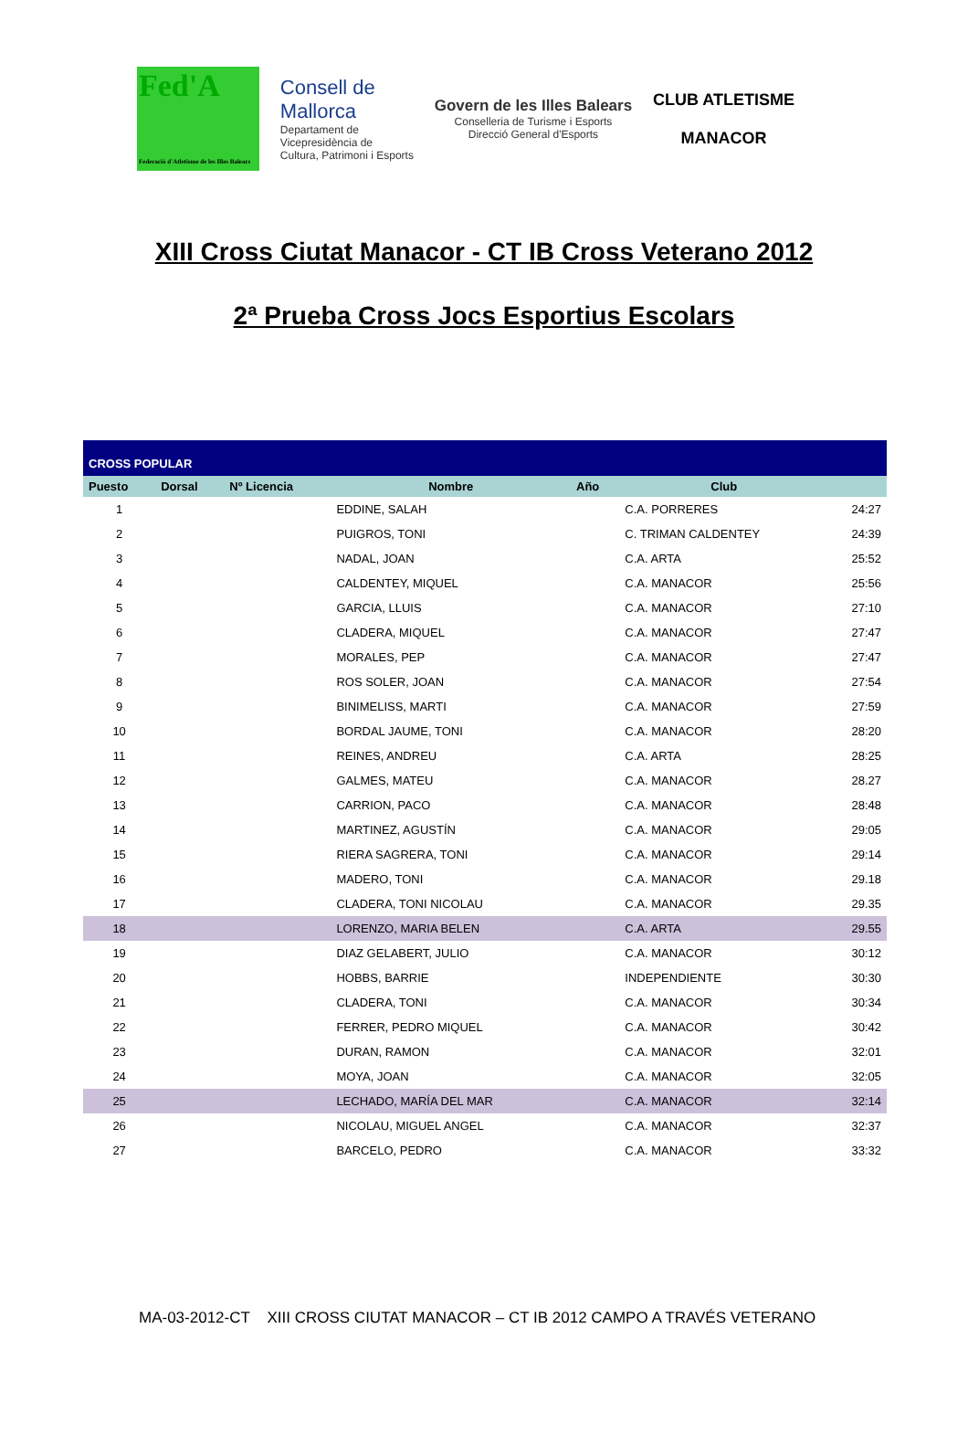Fed'A
Federació d'Atletisme de les Illes Balears
Consell de
Mallorca
Departament de
Vicepresidència de
Cultura, Patrimoni i Esports
Govern de les Illes Balears
Conselleria de Turisme i Esports
Direcció General d'Esports
CLUB ATLETISME
MANACOR
XIII Cross Ciutat Manacor - CT IB Cross Veterano 2012
2ª Prueba Cross Jocs Esportius Escolars
| CROSS POPULAR | | | | | | |
| Puesto | Dorsal | Nº Licencia | Nombre | Año | Club | |
| 1 | | | EDDINE, SALAH | | C.A. PORRERES | 24:27 |
| 2 | | | PUIGROS, TONI | | C. TRIMAN CALDENTEY | 24:39 |
| 3 | | | NADAL, JOAN | | C.A. ARTA | 25:52 |
| 4 | | | CALDENTEY, MIQUEL | | C.A. MANACOR | 25:56 |
| 5 | | | GARCIA, LLUIS | | C.A. MANACOR | 27:10 |
| 6 | | | CLADERA, MIQUEL | | C.A. MANACOR | 27:47 |
| 7 | | | MORALES, PEP | | C.A. MANACOR | 27:47 |
| 8 | | | ROS SOLER, JOAN | | C.A. MANACOR | 27:54 |
| 9 | | | BINIMELISS, MARTI | | C.A. MANACOR | 27:59 |
| 10 | | | BORDAL JAUME, TONI | | C.A. MANACOR | 28:20 |
| 11 | | | REINES, ANDREU | | C.A. ARTA | 28:25 |
| 12 | | | GALMES, MATEU | | C.A. MANACOR | 28.27 |
| 13 | | | CARRION, PACO | | C.A. MANACOR | 28:48 |
| 14 | | | MARTINEZ, AGUSTÍN | | C.A. MANACOR | 29:05 |
| 15 | | | RIERA SAGRERA, TONI | | C.A. MANACOR | 29:14 |
| 16 | | | MADERO, TONI | | C.A. MANACOR | 29.18 |
| 17 | | | CLADERA, TONI NICOLAU | | C.A. MANACOR | 29.35 |
| 18 | | | LORENZO, MARIA BELEN | | C.A. ARTA | 29.55 |
| 19 | | | DIAZ GELABERT, JULIO | | C.A. MANACOR | 30:12 |
| 20 | | | HOBBS, BARRIE | | INDEPENDIENTE | 30:30 |
| 21 | | | CLADERA, TONI | | C.A. MANACOR | 30:34 |
| 22 | | | FERRER, PEDRO MIQUEL | | C.A. MANACOR | 30:42 |
| 23 | | | DURAN, RAMON | | C.A. MANACOR | 32:01 |
| 24 | | | MOYA, JOAN | | C.A. MANACOR | 32:05 |
| 25 | | | LECHADO, MARÍA DEL MAR | | C.A. MANACOR | 32:14 |
| 26 | | | NICOLAU, MIGUEL ANGEL | | C.A. MANACOR | 32:37 |
| 27 | | | BARCELO, PEDRO | | C.A. MANACOR | 33:32 |
MA-03-2012-CT XIII CROSS CIUTAT MANACOR – CT IB 2012 CAMPO A TRAVÉS VETERANO